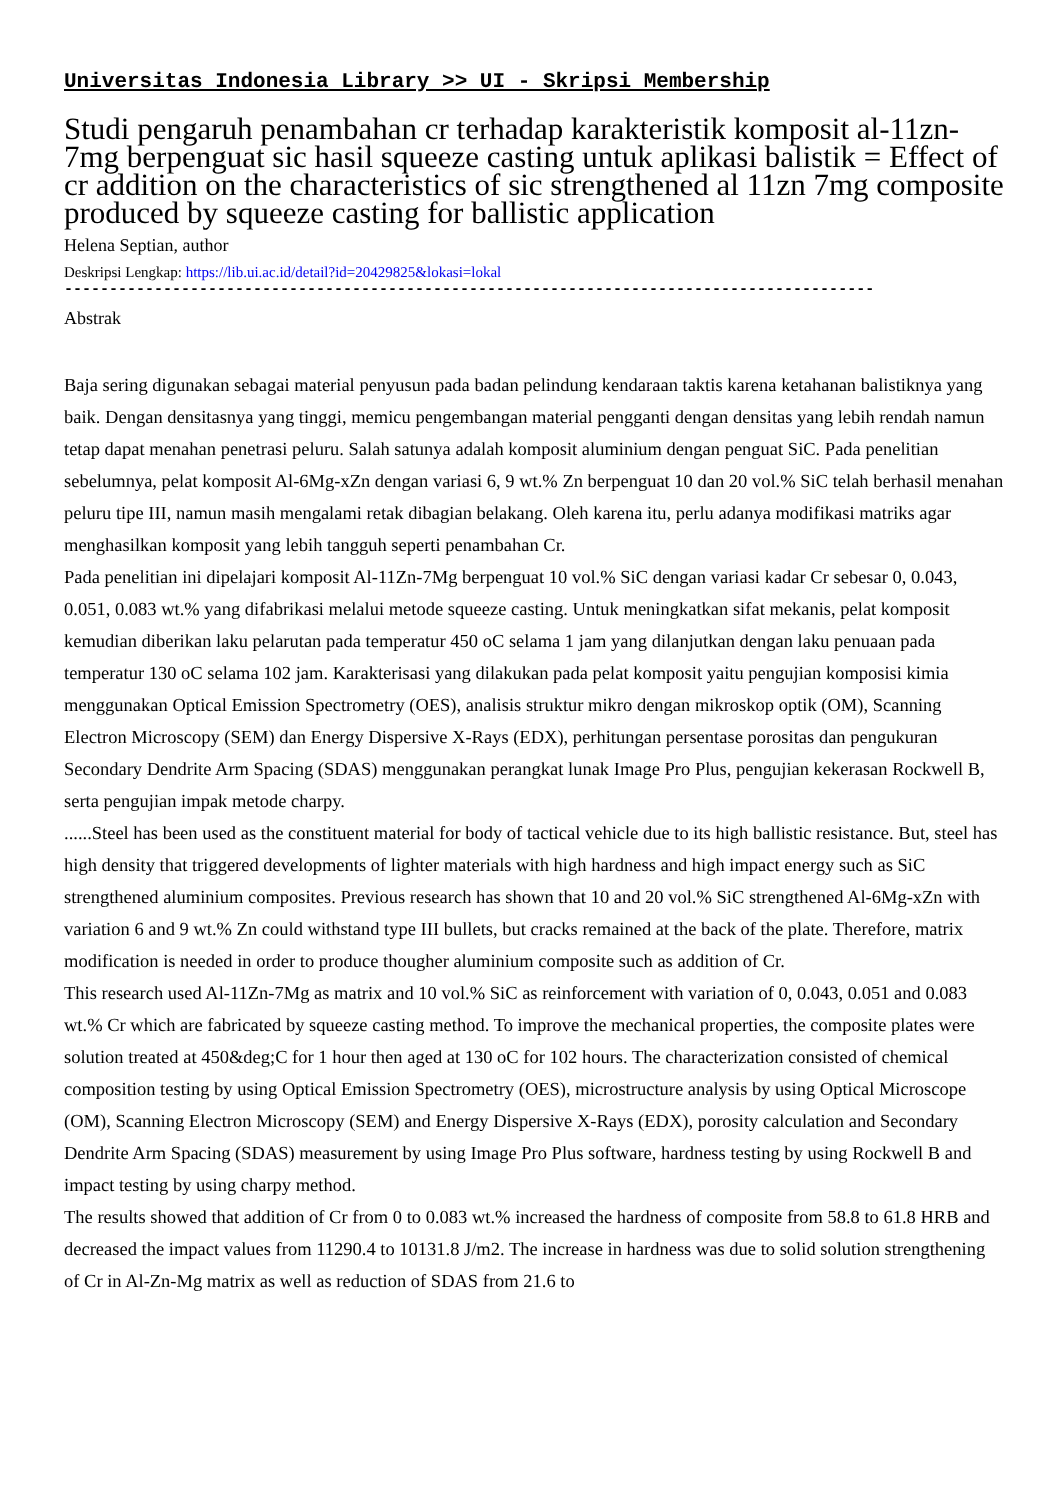Universitas Indonesia Library >> UI - Skripsi Membership
Studi pengaruh penambahan cr terhadap karakteristik komposit al-11zn-7mg berpenguat sic hasil squeeze casting untuk aplikasi balistik = Effect of cr addition on the characteristics of sic strengthened al 11zn 7mg composite produced by squeeze casting for ballistic application
Helena Septian, author
Deskripsi Lengkap: https://lib.ui.ac.id/detail?id=20429825&lokasi=lokal
------------------------------------------------------------------------------------------
Abstrak
Baja sering digunakan sebagai material penyusun pada badan pelindung kendaraan taktis karena ketahanan balistiknya yang baik. Dengan densitasnya yang tinggi, memicu pengembangan material pengganti dengan densitas yang lebih rendah namun tetap dapat menahan penetrasi peluru. Salah satunya adalah komposit aluminium dengan penguat SiC. Pada penelitian sebelumnya, pelat komposit Al-6Mg-xZn dengan variasi 6, 9 wt.% Zn berpenguat 10 dan 20 vol.% SiC telah berhasil menahan peluru tipe III, namun masih mengalami retak dibagian belakang. Oleh karena itu, perlu adanya modifikasi matriks agar menghasilkan komposit yang lebih tangguh seperti penambahan Cr.
Pada penelitian ini dipelajari komposit Al-11Zn-7Mg berpenguat 10 vol.% SiC dengan variasi kadar Cr sebesar 0, 0.043, 0.051, 0.083 wt.% yang difabrikasi melalui metode squeeze casting. Untuk meningkatkan sifat mekanis, pelat komposit kemudian diberikan laku pelarutan pada temperatur 450 oC selama 1 jam yang dilanjutkan dengan laku penuaan pada temperatur 130 oC selama 102 jam. Karakterisasi yang dilakukan pada pelat komposit yaitu pengujian komposisi kimia menggunakan Optical Emission Spectrometry (OES), analisis struktur mikro dengan mikroskop optik (OM), Scanning Electron Microscopy (SEM) dan Energy Dispersive X-Rays (EDX), perhitungan persentase porositas dan pengukuran Secondary Dendrite Arm Spacing (SDAS) menggunakan perangkat lunak Image Pro Plus, pengujian kekerasan Rockwell B, serta pengujian impak metode charpy.
......Steel has been used as the constituent material for body of tactical vehicle due to its high ballistic resistance. But, steel has high density that triggered developments of lighter materials with high hardness and high impact energy such as SiC strengthened aluminium composites. Previous research has shown that 10 and 20 vol.% SiC strengthened Al-6Mg-xZn with variation 6 and 9 wt.% Zn could withstand type III bullets, but cracks remained at the back of the plate. Therefore, matrix modification is needed in order to produce thougher aluminium composite such as addition of Cr.
This research used Al-11Zn-7Mg as matrix and 10 vol.% SiC as reinforcement with variation of 0, 0.043, 0.051 and 0.083 wt.% Cr which are fabricated by squeeze casting method. To improve the mechanical properties, the composite plates were solution treated at 450&deg;C for 1 hour then aged at 130 oC for 102 hours. The characterization consisted of chemical composition testing by using Optical Emission Spectrometry (OES), microstructure analysis by using Optical Microscope (OM), Scanning Electron Microscopy (SEM) and Energy Dispersive X-Rays (EDX), porosity calculation and Secondary Dendrite Arm Spacing (SDAS) measurement by using Image Pro Plus software, hardness testing by using Rockwell B and impact testing by using charpy method.
The results showed that addition of Cr from 0 to 0.083 wt.% increased the hardness of composite from 58.8 to 61.8 HRB and decreased the impact values from 11290.4 to 10131.8 J/m2. The increase in hardness was due to solid solution strengthening of Cr in Al-Zn-Mg matrix as well as reduction of SDAS from 21.6 to